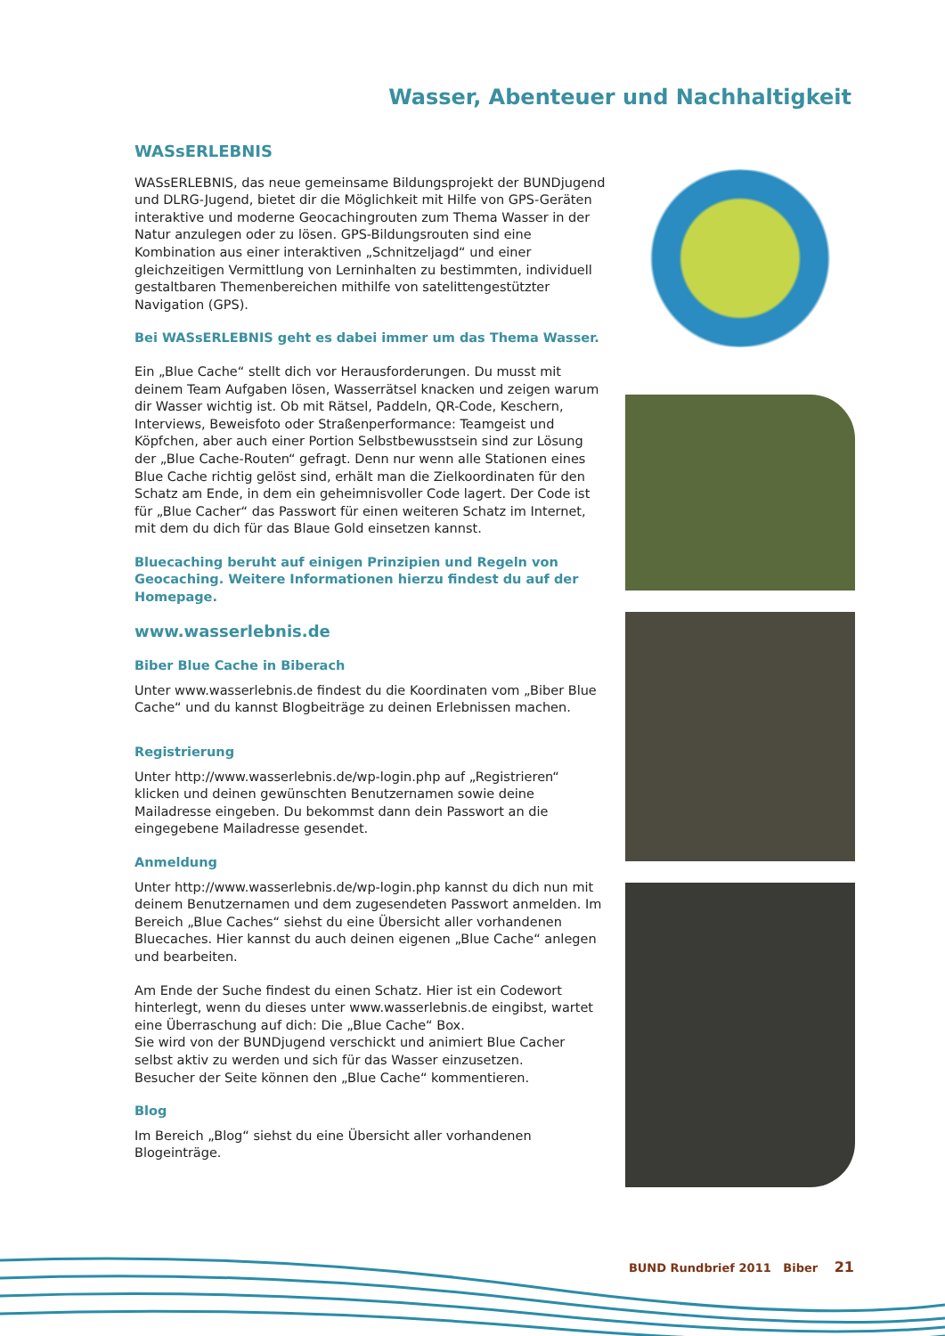Wasser, Abenteuer und Nachhaltigkeit
WASsERLEBNIS
WASsERLEBNIS, das neue gemeinsame Bildungsprojekt der BUNDjugend und DLRG-Jugend, bietet dir die Möglichkeit mit Hilfe von GPS-Geräten interaktive und moderne Geocachingrouten zum Thema Wasser in der Natur anzulegen oder zu lösen. GPS-Bildungsrouten sind eine Kombination aus einer interaktiven „Schnitzeljagd“ und einer gleichzeitigen Vermittlung von Lerninhalten zu bestimmten, individuell gestaltbaren Themenbereichen mithilfe von satelittengestützter Navigation (GPS).
Bei WASsERLEBNIS geht es dabei immer um das Thema Wasser.
Ein „Blue Cache“ stellt dich vor Herausforderungen. Du musst mit deinem Team Aufgaben lösen, Wasserrätsel knacken und zeigen warum dir Wasser wichtig ist. Ob mit Rätsel, Paddeln, QR-Code, Keschern, Interviews, Beweisfoto oder Straßenperformance: Teamgeist und Köpfchen, aber auch einer Portion Selbstbewusstsein sind zur Lösung der „Blue Cache-Routen“ gefragt. Denn nur wenn alle Stationen eines Blue Cache richtig gelöst sind, erhält man die Zielkoordinaten für den Schatz am Ende, in dem ein geheimnisvoller Code lagert. Der Code ist für „Blue Cacher“ das Passwort für einen weiteren Schatz im Internet, mit dem du dich für das Blaue Gold einsetzen kannst.
Bluecaching beruht auf einigen Prinzipien und Regeln von Geocaching. Weitere Informationen hierzu findest du auf der Homepage.
www.wasserlebnis.de
Biber Blue Cache in Biberach
Unter www.wasserlebnis.de findest du die Koordinaten vom „Biber Blue Cache“ und du kannst Blogbeiträge zu deinen Erlebnissen machen.
Registrierung
Unter http://www.wasserlebnis.de/wp-login.php auf „Registrieren“ klicken und deinen gewünschten Benutzernamen sowie deine Mailadresse eingeben. Du bekommst dann dein Passwort an die eingegebene Mailadresse gesendet.
Anmeldung
Unter http://www.wasserlebnis.de/wp-login.php kannst du dich nun mit deinem Benutzernamen und dem zugesendeten Passwort anmelden. Im Bereich „Blue Caches“ siehst du eine Übersicht aller vorhandenen Bluecaches. Hier kannst du auch deinen eigenen „Blue Cache“ anlegen und bearbeiten.
Am Ende der Suche findest du einen Schatz. Hier ist ein Codewort hinterlegt, wenn du dieses unter www.wasserlebnis.de eingibst, wartet eine Überraschung auf dich: Die „Blue Cache“ Box.
Sie wird von der BUNDjugend verschickt und animiert Blue Cacher selbst aktiv zu werden und sich für das Wasser einzusetzen.
Besucher der Seite können den „Blue Cache“ kommentieren.
Blog
Im Bereich „Blog“ siehst du eine Übersicht aller vorhandenen Blogeinträge.
BUND Rundbrief 2011 Biber 21